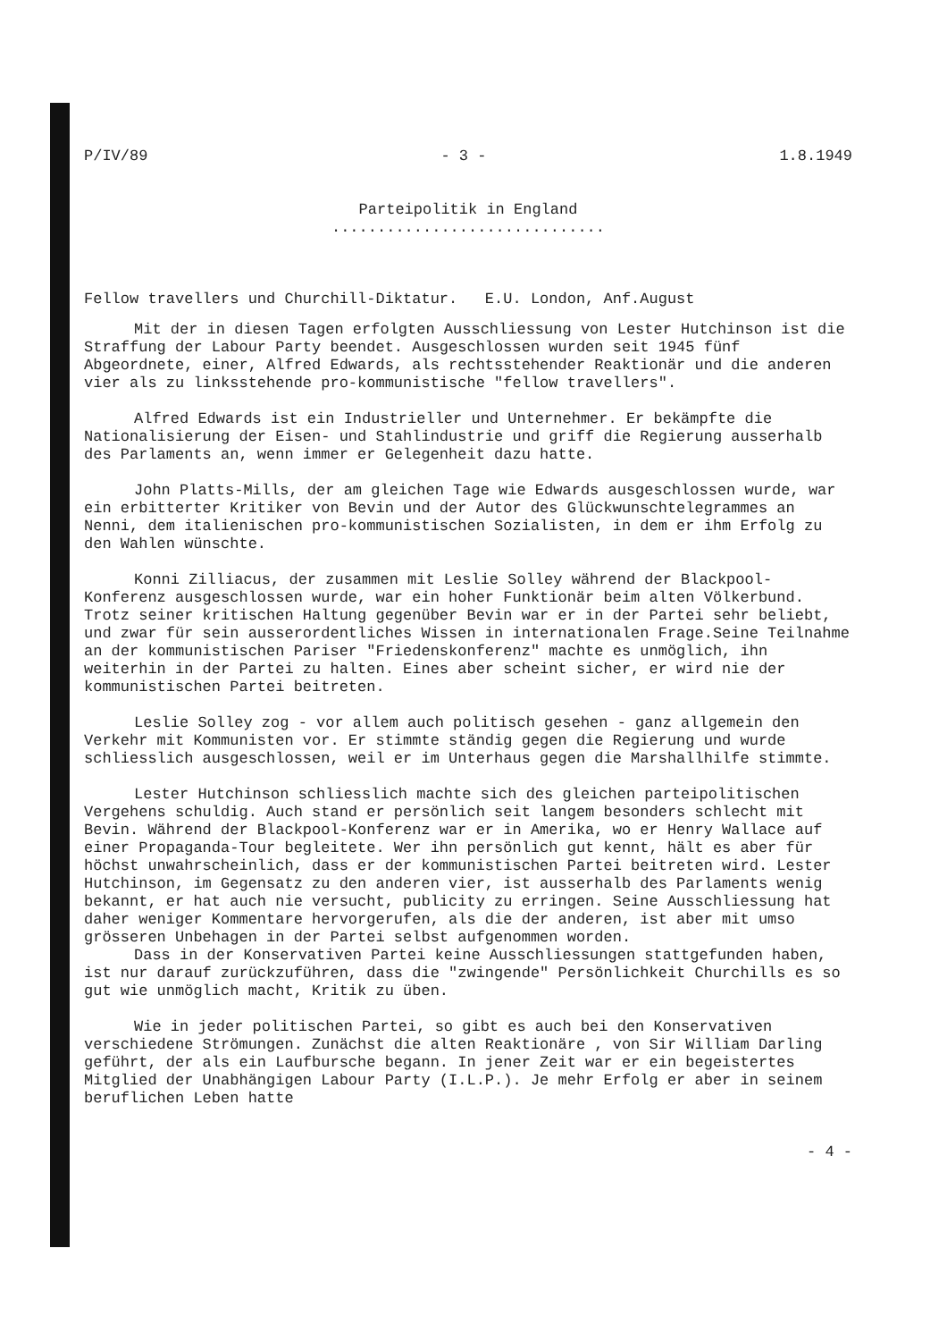P/IV/89 - 3 - 1.8.1949
Parteipolitik in England
..............................
Fellow travellers und Churchill-Diktatur. E.U. London, Anf.August
Mit der in diesen Tagen erfolgten Ausschliessung von Lester Hutchinson ist die Straffung der Labour Party beendet. Ausgeschlossen wurden seit 1945 fünf Abgeordnete, einer, Alfred Edwards, als rechtsstehender Reaktionär und die anderen vier als zu linksstehende pro-kommunistische "fellow travellers".
Alfred Edwards ist ein Industrieller und Unternehmer. Er bekämpfte die Nationalisierung der Eisen- und Stahlindustrie und griff die Regierung ausserhalb des Parlaments an, wenn immer er Gelegenheit dazu hatte.
John Platts-Mills, der am gleichen Tage wie Edwards ausgeschlossen wurde, war ein erbitterter Kritiker von Bevin und der Autor des Glückwunschtelegrammes an Nenni, dem italienischen pro-kommunistischen Sozialisten, in dem er ihm Erfolg zu den Wahlen wünschte.
Konni Zilliacus, der zusammen mit Leslie Solley während der Blackpool-Konferenz ausgeschlossen wurde, war ein hoher Funktionär beim alten Völkerbund. Trotz seiner kritischen Haltung gegenüber Bevin war er in der Partei sehr beliebt, und zwar für sein ausserordentliches Wissen in internationalen Frage.Seine Teilnahme an der kommunistischen Pariser "Friedenskonferenz" machte es unmöglich, ihn weiterhin in der Partei zu halten. Eines aber scheint sicher, er wird nie der kommunistischen Partei beitreten.
Leslie Solley zog - vor allem auch politisch gesehen - ganz allgemein den Verkehr mit Kommunisten vor. Er stimmte ständig gegen die Regierung und wurde schliesslich ausgeschlossen, weil er im Unterhaus gegen die Marshallhilfe stimmte.
Lester Hutchinson schliesslich machte sich des gleichen parteipolitischen Vergehens schuldig. Auch stand er persönlich seit langem besonders schlecht mit Bevin. Während der Blackpool-Konferenz war er in Amerika, wo er Henry Wallace auf einer Propaganda-Tour begleitete. Wer ihn persönlich gut kennt, hält es aber für höchst unwahrscheinlich, dass er der kommunistischen Partei beitreten wird. Lester Hutchinson, im Gegensatz zu den anderen vier, ist ausserhalb des Parlaments wenig bekannt, er hat auch nie versucht, publicity zu erringen. Seine Ausschliessung hat daher weniger Kommentare hervorgerufen, als die der anderen, ist aber mit umso grösseren Unbehagen in der Partei selbst aufgenommen worden.
Dass in der Konservativen Partei keine Ausschliessungen stattgefunden haben, ist nur darauf zurückzuführen, dass die "zwingende" Persönlichkeit Churchills es so gut wie unmöglich macht, Kritik zu üben.
Wie in jeder politischen Partei, so gibt es auch bei den Konservativen verschiedene Strömungen. Zunächst die alten Reaktionäre , von Sir William Darling geführt, der als ein Laufbursche begann. In jener Zeit war er ein begeistertes Mitglied der Unabhängigen Labour Party (I.L.P.). Je mehr Erfolg er aber in seinem beruflichen Leben hatte
- 4 -